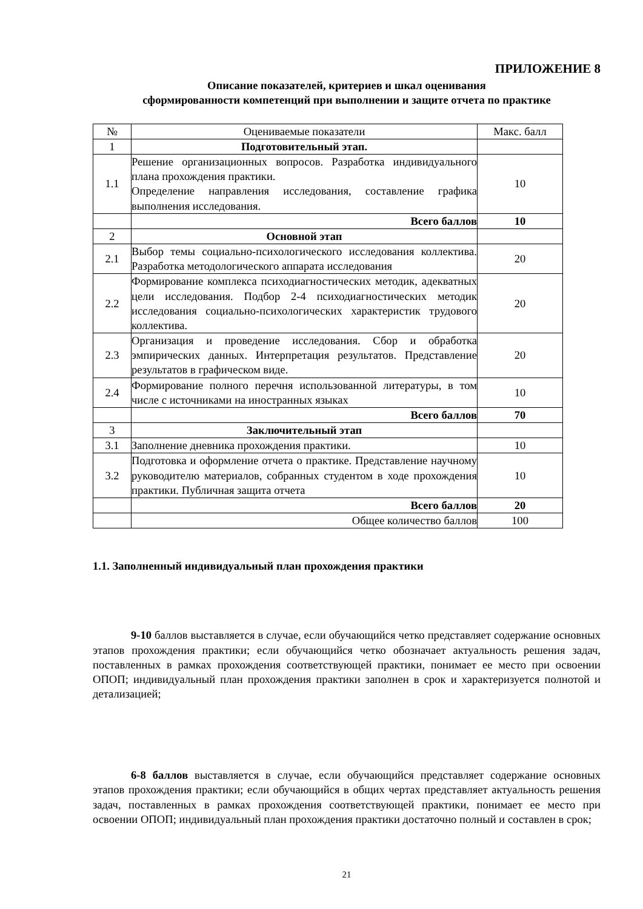ПРИЛОЖЕНИЕ 8
Описание показателей, критериев и шкал оценивания
сформированности компетенций при выполнении и защите отчета по практике
| № | Оцениваемые показатели | Макс. балл |
| --- | --- | --- |
| 1 | Подготовительный этап. | |
| 1.1 | Решение организационных вопросов. Разработка индивидуального плана прохождения практики. Определение направления исследования, составление графика выполнения исследования. | 10 |
| | Всего баллов | 10 |
| 2 | Основной этап | |
| 2.1 | Выбор темы социально-психологического исследования коллектива. Разработка методологического аппарата исследования | 20 |
| 2.2 | Формирование комплекса психодиагностических методик, адекватных цели исследования. Подбор 2-4 психодиагностических методик исследования социально-психологических характеристик трудового коллектива. | 20 |
| 2.3 | Организация и проведение исследования. Сбор и обработка эмпирических данных. Интерпретация результатов. Представление результатов в графическом виде. | 20 |
| 2.4 | Формирование полного перечня использованной литературы, в том числе с источниками на иностранных языках | 10 |
| | Всего баллов | 70 |
| 3 | Заключительный этап | |
| 3.1 | Заполнение дневника прохождения практики. | 10 |
| 3.2 | Подготовка и оформление отчета о практике. Представление научному руководителю материалов, собранных студентом в ходе прохождения практики. Публичная защита отчета | 10 |
| | Всего баллов | 20 |
| | Общее количество баллов | 100 |
1.1. Заполненный индивидуальный план прохождения практики
9-10 баллов выставляется в случае, если обучающийся четко представляет содержание основных этапов прохождения практики; если обучающийся четко обозначает актуальность решения задач, поставленных в рамках прохождения соответствующей практики, понимает ее место при освоении ОПОП; индивидуальный план прохождения практики заполнен в срок и характеризуется полнотой и детализацией;
6-8 баллов выставляется в случае, если обучающийся представляет содержание основных этапов прохождения практики; если обучающийся в общих чертах представляет актуальность решения задач, поставленных в рамках прохождения соответствующей практики, понимает ее место при освоении ОПОП; индивидуальный план прохождения практики достаточно полный и составлен в срок;
21